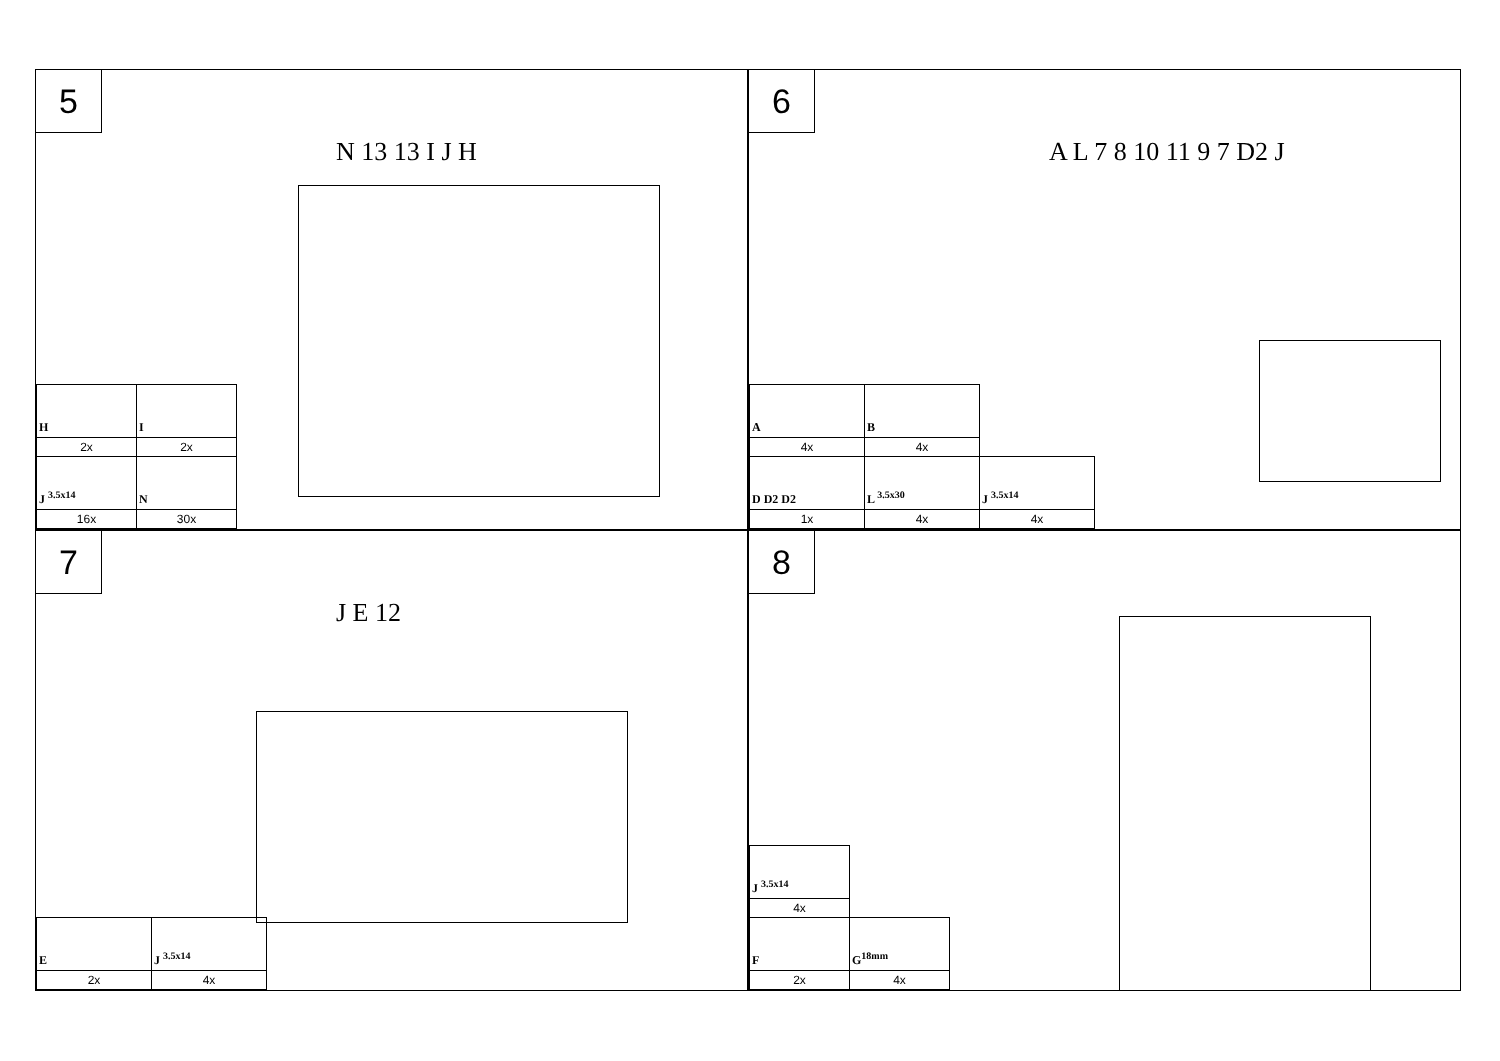5
N 13 13 I J H
| H | I |
| 2x | 2x |
| J <sup>3.5x14</sup> | N |
| 16x | 30x |
6
A L 7 8 10 11 9 7 D2 J
| A | B | |
| 4x | 4x | |
| D D2 D2 | L <sup>3.5x30</sup> | J <sup>3.5x14</sup> |
| 1x | 4x | 4x |
7
J E 12
| E | J <sup>3.5x14</sup> |
| 2x | 4x |
8
| J <sup>3.5x14</sup> | |
| 4x | |
| F | G<sup>18mm</sup> |
| 2x | 4x |